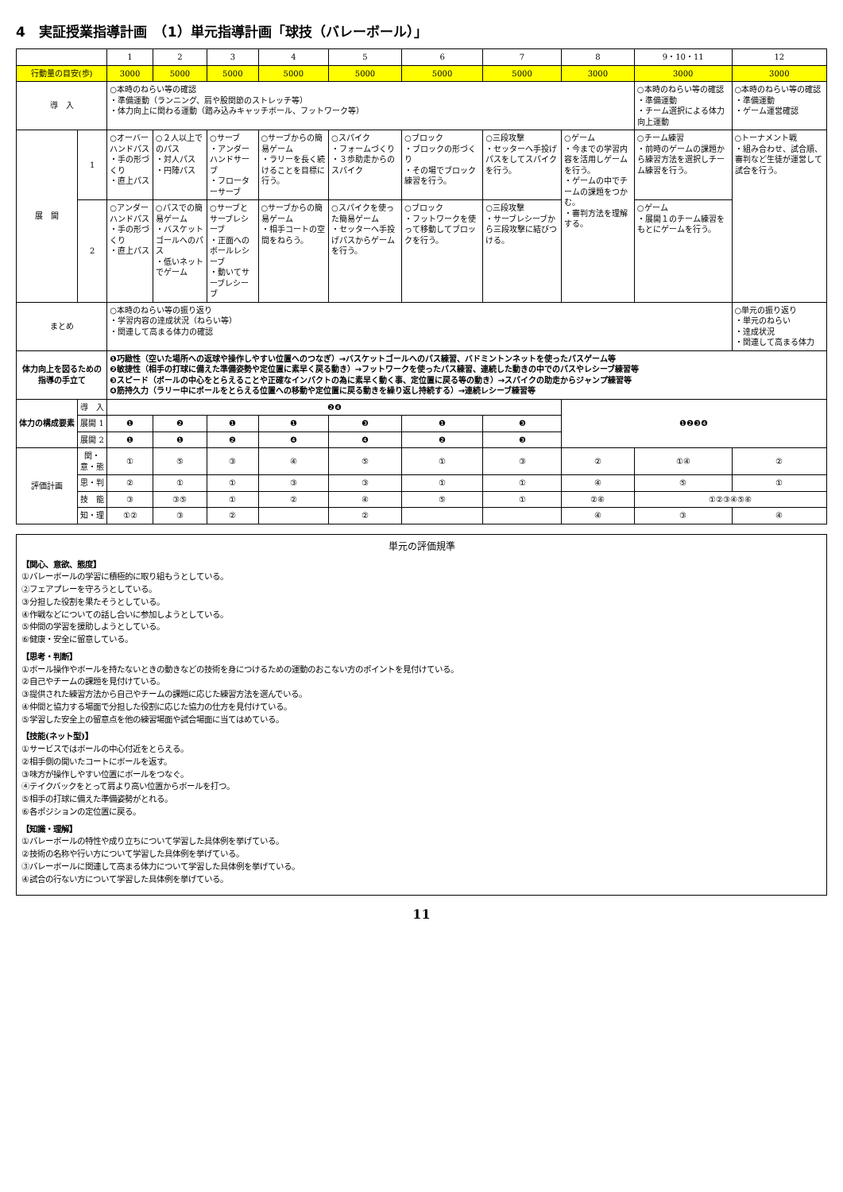4　実証授業指導計画　（1）単元指導計画「球技（バレーボール）」
| | | 1 | 2 | 3 | 4 | 5 | 6 | 7 | 8 | 9・10・11 | 12 |
| --- | --- | --- | --- | --- | --- | --- | --- | --- | --- | --- | --- |
| 行動量の目安(歩) | | 3000 | 5000 | 5000 | 5000 | 5000 | 5000 | 5000 | 3000 | 3000 | 3000 |
| 導 入 | | ○本時のねらい等の確認 ・準備運動（ランニング、肩や股関節のストレッチ等） ・体力向上に関わる運動（踏み込みキャッチボール、フットワーク等） | | | | | | | | ○本時のねらい等の確認 ・準備運動 ・チーム選択による体力向上運動 | ○本時のねらい等の確認 ・準備運動 ・ゲーム運営確認 |
| 展 開 | 1 | ○オーバーハンドパス ・手の形づくり ・直上パス | ○２人以上でのパス ・対人パス ・円陣パス | ○サーブ ・アンダーハンドサーブ ・フローターサーブ | ○サーブからの簡易ゲーム ・ラリーを長く続けることを目標に行う。 | ○スパイク ・フォームづくり ・３歩助走からのスパイク | ○ブロック ・ブロックの形づくり ・その場でブロック練習を行う。 | ○三段攻撃 ・セッターへ手投げパスをしてスパイクを行う。 | ○ゲーム ・今までの学習内容を活用しゲームを行う。 ・ゲームの中でチームの課題をつかむ。 ・審判方法を理解する。 | ○チーム練習 ・前時のゲームの課題から練習方法を選択しチーム練習を行う。 | ○トーナメント戦 ・組み合わせ、試合順、審判など生徒が運営して試合を行う。 |
| | 2 | ○アンダーハンドパス ・手の形づくり ・直上パス | ○パスでの簡易ゲーム ・バスケットゴールへのパス ・低いネットでゲーム | ○サーブとサーブレシーブ ・正面へのボールレシーブ ・動いてサーブレシーブ | ○サーブからの簡易ゲーム ・相手コートの空間をねらう。 | ○スパイクを使った簡易ゲーム ・セッターへ手投げパスからゲームを行う。 | ○ブロック ・フットワークを使って移動してブロックを行う。 | ○三段攻撃 ・サーブレシーブから三段攻撃に結びつける。 | | ○ゲーム ・展開１のチーム練習をもとにゲームを行う。 | |
| まとめ | | ○本時のねらい等の振り返り ・学習内容の達成状況（ねらい等） ・関連して高まる体力の確認 | | | | | | | | | ○単元の振り返り ・単元のねらい ・達成状況 ・関連して高まる体力 |
| 体力向上を図るための指導の手立て | | ❶巧緻性（空いた場所への返球や操作しやすい位置へのつなぎ）→バスケットゴールへのパス練習、バドミントンネットを使ったパスゲーム等 ❷敏捷性（相手の打球に備えた準備姿勢や定位置に素早く戻る動き）→フットワークを使ったパス練習、連続した動きの中でのパスやレシーブ練習等 ❸スピード（ボールの中心をとらえることや正確なインパクトの為に素早く動く事、定位置に戻る等の動き）→スパイクの助走からジャンプ練習等 ❹筋持久力（ラリー中にボールをとらえる位置への移動や定位置に戻る動きを繰り返し持続する）→連続レシーブ練習等 | | | | | | | | | |
| 体力の構成要素 | 導 入 | ❷❹ | | | | | | | ❶❷❸❹ | | |
| | 展開 1 | ❶ | ❷ | ❶ | ❶ | ❸ | ❶ | ❸ | | | |
| | 展開 2 | ❶ | ❶ | ❷ | ❹ | ❹ | ❷ | ❸ | | | |
| 評価計画 | 関・意・態 | ① | ⑤ | ③ | ④ | ⑤ | ① | ③ | ② | ①④ | ② |
| | 思・判 | ② | ① | ① | ③ | ③ | ① | ① | ④ | ⑤ | ① |
| | 技 能 | ③ | ③⑤ | ① | ② | ④ | ⑤ | ① | ②⑥ | ①②③④⑤⑥ | |
| | 知・理 | ①② | ③ | ② | | ② | | | ④ | ③ | ④ |
単元の評価規準
【関心、意欲、態度】
①バレーボールの学習に積極的に取り組もうとしている。
②フェアプレーを守ろうとしている。
③分担した役割を果たそうとしている。
④作戦などについての話し合いに参加しようとしている。
⑤仲間の学習を援助しようとしている。
⑥健康・安全に留意している。
【思考・判断】
①ボール操作やボールを持たないときの動きなどの技術を身につけるための運動のおこない方のポイントを見付けている。
②自己やチームの課題を見付けている。
③提供された練習方法から自己やチームの課題に応じた練習方法を選んでいる。
④仲間と協力する場面で分担した役割に応じた協力の仕方を見付けている。
⑤学習した安全上の留意点を他の練習場面や試合場面に当てはめている。
【技能(ネット型)】
①サービスではボールの中心付近をとらえる。
②相手側の開いたコートにボールを返す。
③味方が操作しやすい位置にボールをつなぐ。
④テイクバックをとって肩より高い位置からボールを打つ。
⑤相手の打球に備えた準備姿勢がとれる。
⑥各ポジションの定位置に戻る。
【知識・理解】
①バレーボールの特性や成り立ちについて学習した具体例を挙げている。
②技術の名称や行い方について学習した具体例を挙げている。
③バレーボールに関連して高まる体力について学習した具体例を挙げている。
④試合の行ない方について学習した具体例を挙げている。
11